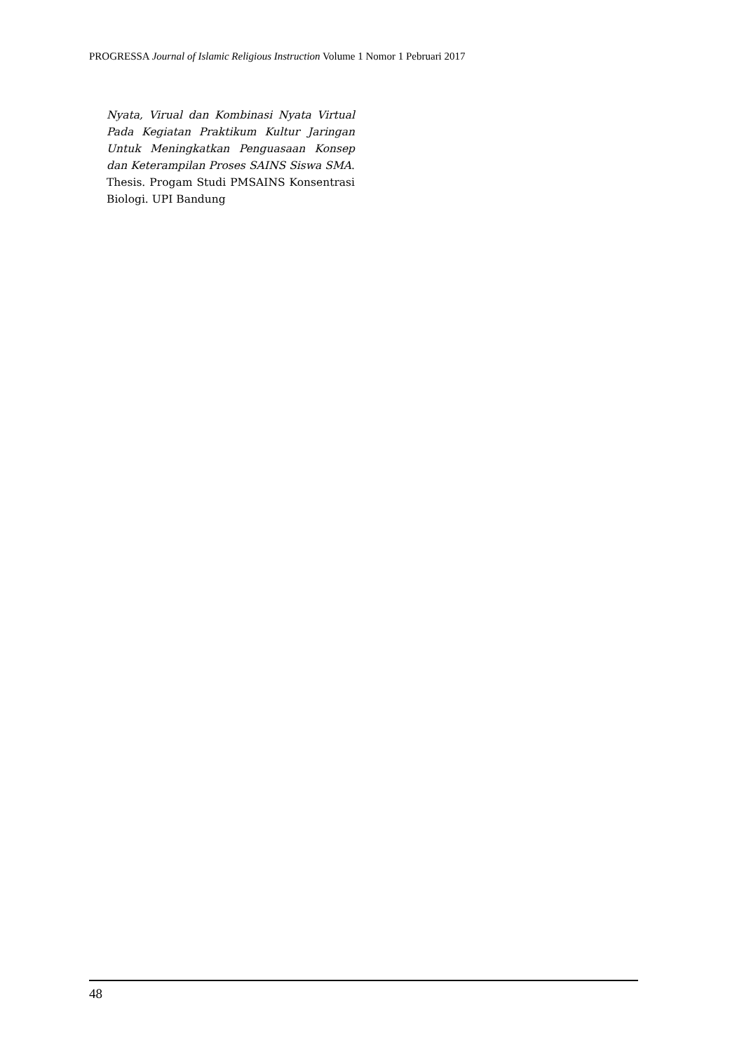PROGRESSA Journal of Islamic Religious Instruction Volume 1 Nomor 1 Pebruari 2017
Nyata, Virual dan Kombinasi Nyata Virtual Pada Kegiatan Praktikum Kultur Jaringan Untuk Meningkatkan Penguasaan Konsep dan Keterampilan Proses SAINS Siswa SMA. Thesis. Progam Studi PMSAINS Konsentrasi Biologi. UPI Bandung
48